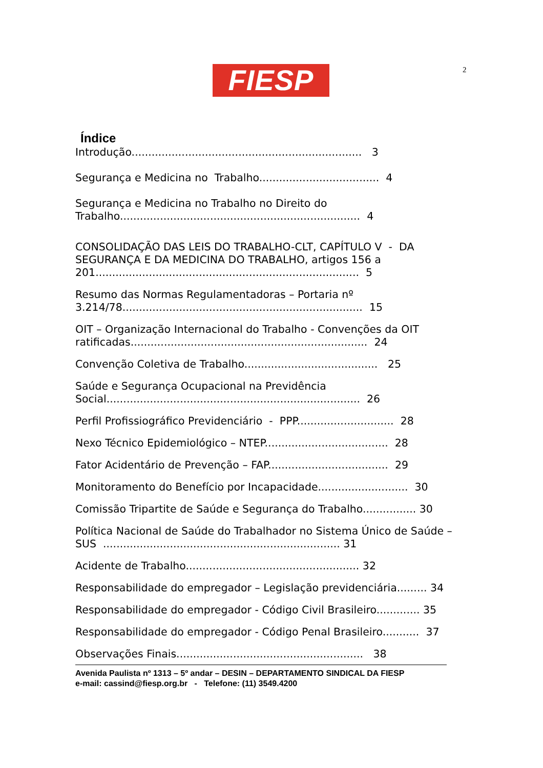2
FIESP
Índice
Introdução..................................................................... 3
Segurança e Medicina no Trabalho.................................... 4
Segurança e Medicina no Trabalho no Direito do
Trabalho........................................................................ 4
CONSOLIDAÇÃO DAS LEIS DO TRABALHO-CLT, CAPÍTULO V - DA SEGURANÇA E DA MEDICINA DO TRABALHO, artigos 156 a
201............................................................................... 5
Resumo das Normas Regulamentadoras – Portaria nº
3.214/78........................................................................ 15
OIT – Organização Internacional do Trabalho - Convenções da OIT ratificadas....................................................................... 24
Convenção Coletiva de Trabalho........................................ 25
Saúde e Segurança Ocupacional na Previdência
Social............................................................................ 26
Perfil Profissiográfico Previdenciário - PPP............................. 28
Nexo Técnico Epidemiológico – NTEP..................................... 28
Fator Acidentário de Prevenção – FAP.................................... 29
Monitoramento do Benefício por Incapacidade........................... 30
Comissão Tripartite de Saúde e Segurança do Trabalho................ 30
Política Nacional de Saúde do Trabalhador no Sistema Único de Saúde – SUS ....................................................................... 31
Acidente de Trabalho.................................................... 32
Responsabilidade do empregador – Legislação previdenciária......... 34
Responsabilidade do empregador - Código Civil Brasileiro............. 35
Responsabilidade do empregador - Código Penal Brasileiro........... 37
Observações Finais........................................................ 38
Avenida Paulista nº 1313 – 5º andar – DESIN – DEPARTAMENTO SINDICAL DA FIESP
e-mail: cassind@fiesp.org.br - Telefone: (11) 3549.4200